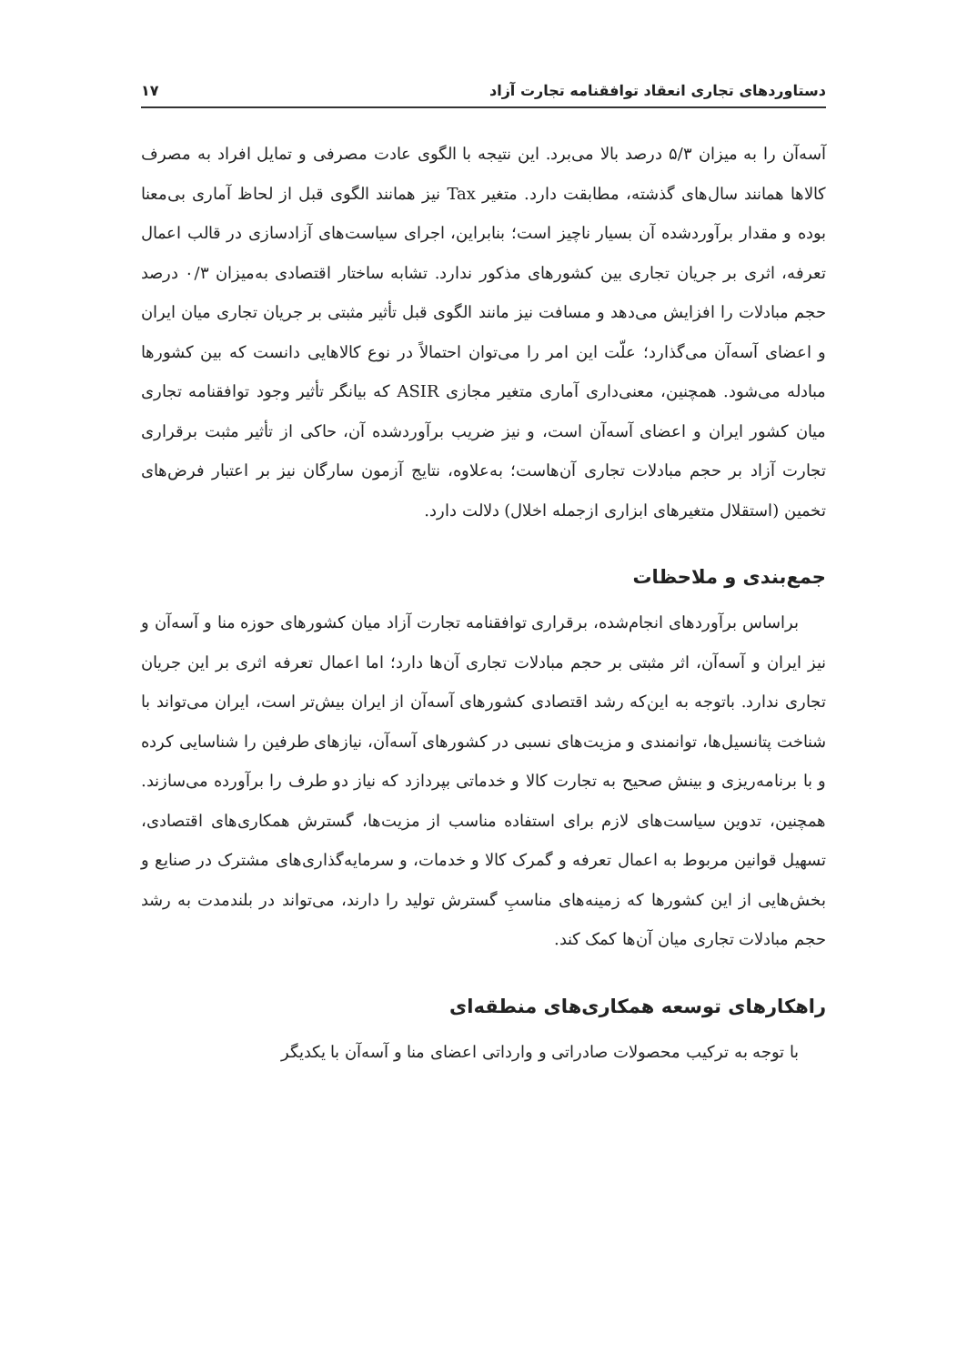دستاوردهای تجاری انعقاد توافقنامه تجارت آزاد ۱۷
آسه‌آن را به میزان ۵/۳ درصد بالا می‌برد. این نتیجه با الگوی عادت مصرفی و تمایل افراد به مصرف کالاها همانند سال‌های گذشته، مطابقت دارد. متغیر Tax نیز همانند الگوی قبل از لحاظ آماری بی‌معنا بوده و مقدار برآوردشده آن بسیار ناچیز است؛ بنابراین، اجرای سیاست‌های آزادسازی در قالب اعمال تعرفه، اثری بر جریان تجاری بین کشورهای مذکور ندارد. تشابه ساختار اقتصادی به‌میزان ۰/۳ درصد حجم مبادلات را افزایش می‌دهد و مسافت نیز مانند الگوی قبل تأثیر مثبتی بر جریان تجاری میان ایران و اعضای آسه‌آن می‌گذارد؛ علّت این امر را می‌توان احتمالاً در نوع کالاهایی دانست که بین کشورها مبادله می‌شود. همچنین، معنی‌داری آماری متغیر مجازی ASIR که بیانگر تأثیر وجود توافقنامه تجاری میان کشور ایران و اعضای آسه‌آن است، و نیز ضریب برآوردشده آن، حاکی از تأثیر مثبت برقراری تجارت آزاد بر حجم مبادلات تجاری آن‌هاست؛ به‌علاوه، نتایج آزمون سارگان نیز بر اعتبار فرض‌های تخمین (استقلال متغیرهای ابزاری ازجمله اخلال) دلالت دارد.
جمع‌بندی و ملاحظات
براساس برآوردهای انجام‌شده، برقراری توافقنامه تجارت آزاد میان کشورهای حوزه منا و آسه‌آن و نیز ایران و آسه‌آن، اثر مثبتی بر حجم مبادلات تجاری آن‌ها دارد؛ اما اعمال تعرفه اثری بر این جریان تجاری ندارد. باتوجه به این‌که رشد اقتصادی کشورهای آسه‌آن از ایران بیش‌تر است، ایران می‌تواند با شناخت پتانسیل‌ها، توانمندی و مزیت‌های نسبی در کشورهای آسه‌آن، نیازهای طرفین را شناسایی کرده و با برنامه‌ریزی و بینش صحیح به تجارت کالا و خدماتی بپردازد که نیاز دو طرف را برآورده می‌سازند. همچنین، تدوین سیاست‌های لازم برای استفاده مناسب از مزیت‌ها، گسترش همکاری‌های اقتصادی، تسهیل قوانین مربوط به اعمال تعرفه و گمرک کالا و خدمات، و سرمایه‌گذاری‌های مشترک در صنایع و بخش‌هایی از این کشورها که زمینه‌های مناسبِ گسترش تولید را دارند، می‌تواند در بلندمدت به رشد حجم مبادلات تجاری میان آن‌ها کمک کند.
راهکارهای توسعه همکاری‌های منطقه‌ای
با توجه به ترکیب محصولات صادراتی و وارداتی اعضای منا و آسه‌آن با یکدیگر